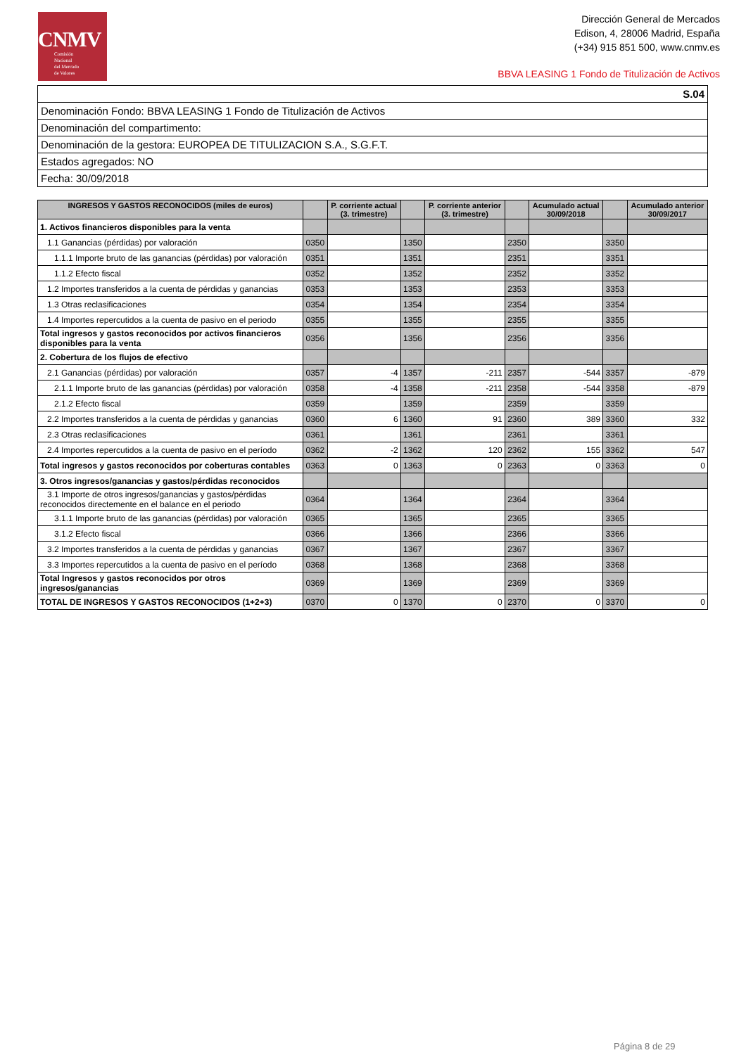CNMV
Comisión
Nacional
del Mercado
de Valores
Dirección General de Mercados
Edison, 4, 28006 Madrid, España
(+34) 915 851 500, www.cnmv.es
BBVA LEASING 1 Fondo de Titulización de Activos
| S.04 |
| Denominación Fondo: BBVA LEASING 1 Fondo de Titulización de Activos |
| Denominación del compartimento: |
| Denominación de la gestora: EUROPEA DE TITULIZACION S.A., S.G.F.T. |
| Estados agregados: NO |
| Fecha: 30/09/2018 |
| INGRESOS Y GASTOS RECONOCIDOS (miles de euros) | | P. corriente actual (3. trimestre) | | P. corriente anterior (3. trimestre) | | Acumulado actual 30/09/2018 | | Acumulado anterior 30/09/2017 |
| --- | --- | --- | --- | --- | --- | --- | --- | --- |
| 1. Activos financieros disponibles para la venta | | | | | | | | |
| 1.1 Ganancias (pérdidas) por valoración | 0350 | | 1350 | | 2350 | | 3350 | |
| 1.1.1 Importe bruto de las ganancias (pérdidas) por valoración | 0351 | | 1351 | | 2351 | | 3351 | |
| 1.1.2 Efecto fiscal | 0352 | | 1352 | | 2352 | | 3352 | |
| 1.2 Importes transferidos a la cuenta de pérdidas y ganancias | 0353 | | 1353 | | 2353 | | 3353 | |
| 1.3 Otras reclasificaciones | 0354 | | 1354 | | 2354 | | 3354 | |
| 1.4 Importes repercutidos a la cuenta de pasivo en el periodo | 0355 | | 1355 | | 2355 | | 3355 | |
| Total ingresos y gastos reconocidos por activos financieros disponibles para la venta | 0356 | | 1356 | | 2356 | | 3356 | |
| 2. Cobertura de los flujos de efectivo | | | | | | | | |
| 2.1 Ganancias (pérdidas) por valoración | 0357 | -4 | 1357 | -211 | 2357 | -544 | 3357 | -879 |
| 2.1.1 Importe bruto de las ganancias (pérdidas) por valoración | 0358 | -4 | 1358 | -211 | 2358 | -544 | 3358 | -879 |
| 2.1.2 Efecto fiscal | 0359 | | 1359 | | 2359 | | 3359 | |
| 2.2 Importes transferidos a la cuenta de pérdidas y ganancias | 0360 | 6 | 1360 | 91 | 2360 | 389 | 3360 | 332 |
| 2.3 Otras reclasificaciones | 0361 | | 1361 | | 2361 | | 3361 | |
| 2.4 Importes repercutidos a la cuenta de pasivo en el período | 0362 | -2 | 1362 | 120 | 2362 | 155 | 3362 | 547 |
| Total ingresos y gastos reconocidos por coberturas contables | 0363 | 0 | 1363 | 0 | 2363 | 0 | 3363 | 0 |
| 3. Otros ingresos/ganancias y gastos/pérdidas reconocidos | | | | | | | | |
| 3.1 Importe de otros ingresos/ganancias y gastos/pérdidas reconocidos directemente en el balance en el periodo | 0364 | | 1364 | | 2364 | | 3364 | |
| 3.1.1 Importe bruto de las ganancias (pérdidas) por valoración | 0365 | | 1365 | | 2365 | | 3365 | |
| 3.1.2 Efecto fiscal | 0366 | | 1366 | | 2366 | | 3366 | |
| 3.2 Importes transferidos a la cuenta de pérdidas y ganancias | 0367 | | 1367 | | 2367 | | 3367 | |
| 3.3 Importes repercutidos a la cuenta de pasivo en el período | 0368 | | 1368 | | 2368 | | 3368 | |
| Total Ingresos y gastos reconocidos por otros ingresos/ganancias | 0369 | | 1369 | | 2369 | | 3369 | |
| TOTAL DE INGRESOS Y GASTOS RECONOCIDOS (1+2+3) | 0370 | 0 | 1370 | 0 | 2370 | 0 | 3370 | 0 |
Página 8 de 29